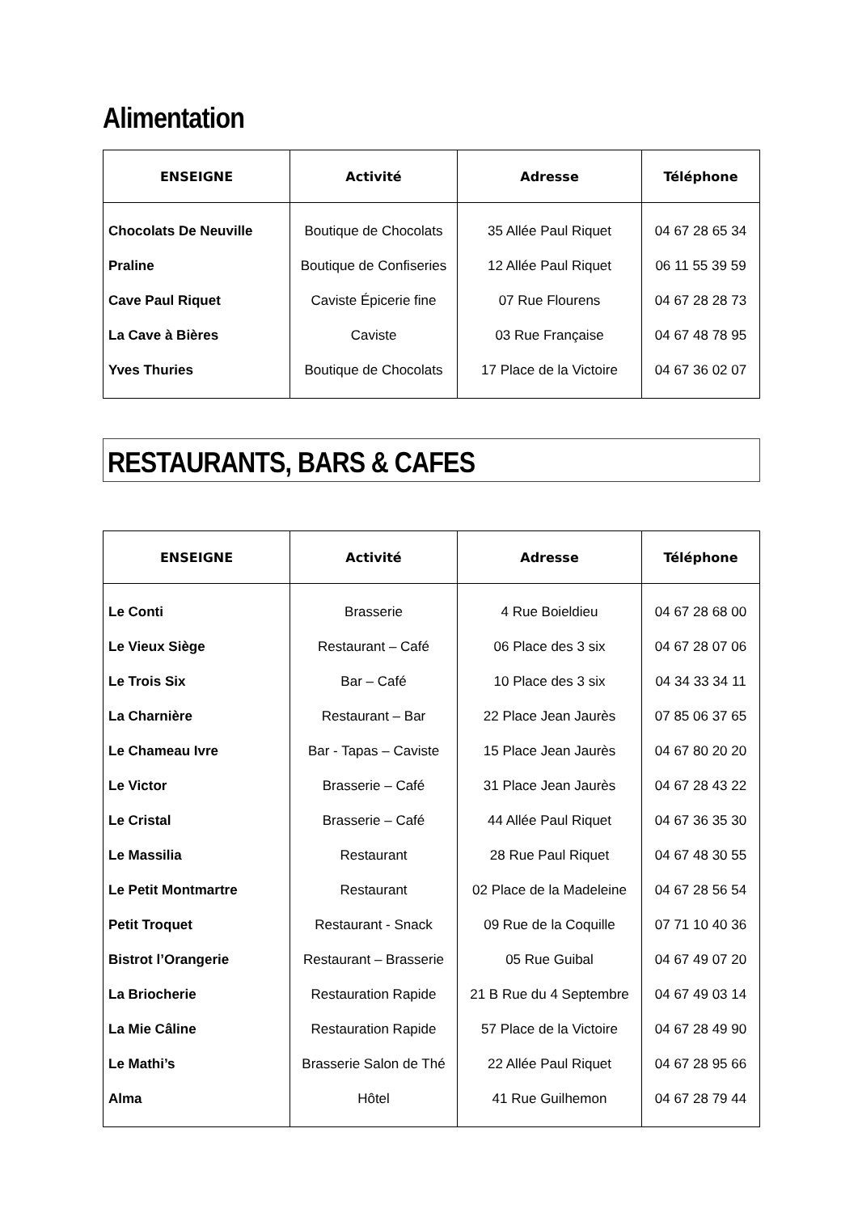Alimentation
| ENSEIGNE | Activité | Adresse | Téléphone |
| --- | --- | --- | --- |
| Chocolats De Neuville | Boutique de Chocolats | 35 Allée Paul Riquet | 04 67 28 65 34 |
| Praline | Boutique de Confiseries | 12 Allée Paul Riquet | 06 11 55 39 59 |
| Cave Paul Riquet | Caviste Épicerie fine | 07 Rue Flourens | 04 67 28 28 73 |
| La Cave à Bières | Caviste | 03 Rue Française | 04 67 48 78 95 |
| Yves Thuries | Boutique de Chocolats | 17 Place de la Victoire | 04 67 36 02 07 |
RESTAURANTS, BARS & CAFES
| ENSEIGNE | Activité | Adresse | Téléphone |
| --- | --- | --- | --- |
| Le Conti | Brasserie | 4 Rue Boieldieu | 04 67 28 68 00 |
| Le Vieux Siège | Restaurant – Café | 06 Place des 3 six | 04 67 28 07 06 |
| Le Trois Six | Bar – Café | 10 Place des 3 six | 04 34 33 34 11 |
| La Charnière | Restaurant – Bar | 22 Place Jean Jaurès | 07 85 06 37 65 |
| Le Chameau Ivre | Bar - Tapas – Caviste | 15 Place Jean Jaurès | 04 67 80 20 20 |
| Le Victor | Brasserie – Café | 31 Place Jean Jaurès | 04 67 28 43 22 |
| Le Cristal | Brasserie – Café | 44 Allée Paul Riquet | 04 67 36 35 30 |
| Le Massilia | Restaurant | 28 Rue Paul Riquet | 04 67 48 30 55 |
| Le Petit Montmartre | Restaurant | 02 Place de la Madeleine | 04 67 28 56 54 |
| Petit Troquet | Restaurant - Snack | 09 Rue de la Coquille | 07 71 10 40 36 |
| Bistrot l’Orangerie | Restaurant – Brasserie | 05 Rue Guibal | 04 67 49 07 20 |
| La Briocherie | Restauration Rapide | 21 B Rue du 4 Septembre | 04 67 49 03 14 |
| La Mie Câline | Restauration Rapide | 57 Place de la Victoire | 04 67 28 49 90 |
| Le Mathi’s | Brasserie Salon de Thé | 22 Allée Paul Riquet | 04 67 28 95 66 |
| Alma | Hôtel | 41 Rue Guilhemon | 04 67 28 79 44 |